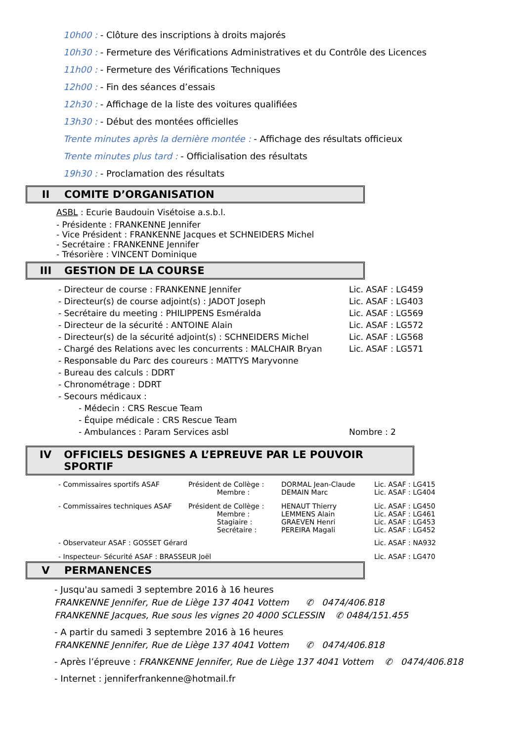10h00 : - Clôture des inscriptions à droits majorés
10h30 : - Fermeture des Vérifications Administratives et du Contrôle des Licences
11h00 : - Fermeture des Vérifications Techniques
12h00 : - Fin des séances d’essais
12h30 : - Affichage de la liste des voitures qualifiées
13h30 : - Début des montées officielles
Trente minutes après la dernière montée : - Affichage des résultats officieux
Trente minutes plus tard : - Officialisation des résultats
19h30 : - Proclamation des résultats
II COMITE D’ORGANISATION
ASBL : Ecurie Baudouin Visétoise a.s.b.l.
- Présidente : FRANKENNE Jennifer
- Vice Président : FRANKENNE Jacques et SCHNEIDERS Michel
- Secrétaire : FRANKENNE Jennifer
- Trésorière : VINCENT Dominique
III GESTION DE LA COURSE
| - Directeur de course : FRANKENNE Jennifer | Lic. ASAF : LG459 |
| - Directeur(s) de course adjoint(s) : JADOT Joseph | Lic. ASAF : LG403 |
| - Secrétaire du meeting : PHILIPPENS Esméralda | Lic. ASAF : LG569 |
| - Directeur de la sécurité : ANTOINE Alain | Lic. ASAF : LG572 |
| - Directeur(s) de la sécurité adjoint(s) : SCHNEIDERS Michel | Lic. ASAF : LG568 |
| - Chargé des Relations avec les concurrents : MALCHAIR Bryan | Lic. ASAF : LG571 |
| - Responsable du Parc des coureurs : MATTYS Maryvonne | |
| - Bureau des calculs : DDRT | |
| - Chronométrage : DDRT | |
| - Secours médicaux : | |
| - Médecin : CRS Rescue Team | |
| - Équipe médicale : CRS Rescue Team | |
| - Ambulances : Param Services asbl | Nombre : 2 |
IV OFFICIELS DESIGNES A L’EPREUVE PAR LE POUVOIR SPORTIF
| - Commissaires sportifs ASAF | Président de Collège : Membre : | DORMAL Jean-Claude DEMAIN Marc | Lic. ASAF : LG415 Lic. ASAF : LG404 |
| - Commissaires techniques ASAF | Président de Collège : Membre : Stagiaire : Secrétaire : | HENAUT Thierry LEMMENS Alain GRAEVEN Henri PEREIRA Magali | Lic. ASAF : LG450 Lic. ASAF : LG461 Lic. ASAF : LG453 Lic. ASAF : LG452 |
| - Observateur ASAF : GOSSET Gérard | | | Lic. ASAF : NA932 |
| - Inspecteur- Sécurité ASAF : BRASSEUR Joël | | | Lic. ASAF : LG470 |
V PERMANENCES
- Jusqu'au samedi 3 septembre 2016 à 16 heures
FRANKENNE Jennifer, Rue de Liège 137 4041 Vottem ✆ 0474/406.818
FRANKENNE Jacques, Rue sous les vignes 20 4000 SCLESSIN ✆ 0484/151.455
- A partir du samedi 3 septembre 2016 à 16 heures
FRANKENNE Jennifer, Rue de Liège 137 4041 Vottem ✆ 0474/406.818
- Après l’épreuve : FRANKENNE Jennifer, Rue de Liège 137 4041 Vottem ✆ 0474/406.818
- Internet : jenniferfrankenne@hotmail.fr